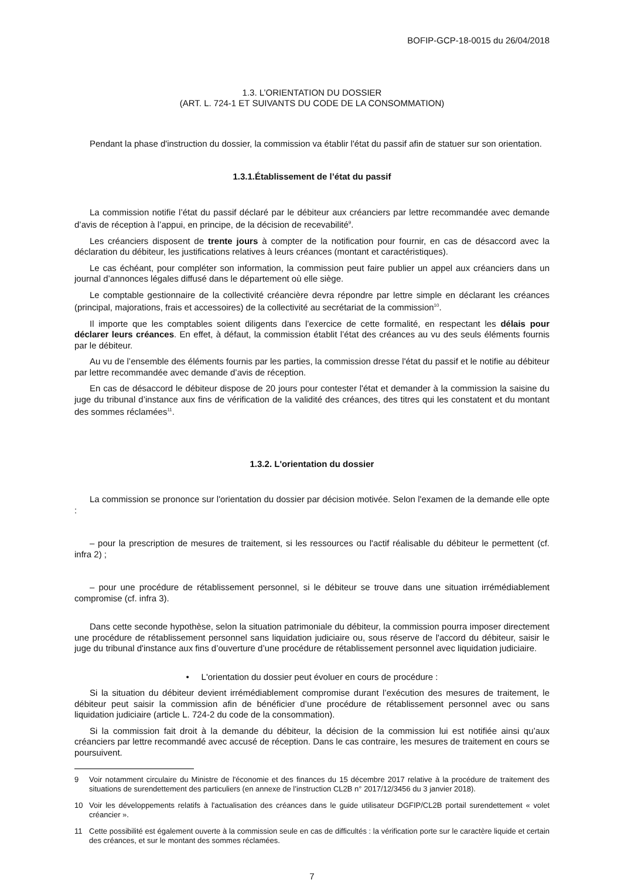BOFIP-GCP-18-0015 du 26/04/2018
1.3. L’ORIENTATION DU DOSSIER
(ART. L. 724-1 ET SUIVANTS DU CODE DE LA CONSOMMATION)
Pendant la phase d'instruction du dossier, la commission va établir l'état du passif afin de statuer sur son orientation.
1.3.1.Établissement de l’état du passif
La commission notifie l’état du passif déclaré par le débiteur aux créanciers par lettre recommandée avec demande d’avis de réception à l’appui, en principe, de la décision de recevabilité<sup>9</sup>.
Les créanciers disposent de trente jours à compter de la notification pour fournir, en cas de désaccord avec la déclaration du débiteur, les justifications relatives à leurs créances (montant et caractéristiques).
Le cas échéant, pour compléter son information, la commission peut faire publier un appel aux créanciers dans un journal d’annonces légales diffusé dans le département où elle siège.
Le comptable gestionnaire de la collectivité créancière devra répondre par lettre simple en déclarant les créances (principal, majorations, frais et accessoires) de la collectivité au secrétariat de la commission<sup>10</sup>.
Il importe que les comptables soient diligents dans l’exercice de cette formalité, en respectant les délais pour déclarer leurs créances. En effet, à défaut, la commission établit l’état des créances au vu des seuls éléments fournis par le débiteur.
Au vu de l’ensemble des éléments fournis par les parties, la commission dresse l'état du passif et le notifie au débiteur par lettre recommandée avec demande d’avis de réception.
En cas de désaccord le débiteur dispose de 20 jours pour contester l'état et demander à la commission la saisine du juge du tribunal d’instance aux fins de vérification de la validité des créances, des titres qui les constatent et du montant des sommes réclamées<sup>11</sup>.
1.3.2. L'orientation du dossier
La commission se prononce sur l'orientation du dossier par décision motivée. Selon l'examen de la demande elle opte :
– pour la prescription de mesures de traitement, si les ressources ou l'actif réalisable du débiteur le permettent (cf. infra 2) ;
– pour une procédure de rétablissement personnel, si le débiteur se trouve dans une situation irrémédiablement compromise (cf. infra 3).
Dans cette seconde hypothèse, selon la situation patrimoniale du débiteur, la commission pourra imposer directement une procédure de rétablissement personnel sans liquidation judiciaire ou, sous réserve de l'accord du débiteur, saisir le juge du tribunal d'instance aux fins d’ouverture d’une procédure de rétablissement personnel avec liquidation judiciaire.
• L'orientation du dossier peut évoluer en cours de procédure :
Si la situation du débiteur devient irrémédiablement compromise durant l’exécution des mesures de traitement, le débiteur peut saisir la commission afin de bénéficier d’une procédure de rétablissement personnel avec ou sans liquidation judiciaire (article L. 724-2 du code de la consommation).
Si la commission fait droit à la demande du débiteur, la décision de la commission lui est notifiée ainsi qu’aux créanciers par lettre recommandé avec accusé de réception. Dans le cas contraire, les mesures de traitement en cours se poursuivent.
9 Voir notamment circulaire du Ministre de l'économie et des finances du 15 décembre 2017 relative à la procédure de traitement des situations de surendettement des particuliers (en annexe de l’instruction CL2B n° 2017/12/3456 du 3 janvier 2018).
10 Voir les développements relatifs à l'actualisation des créances dans le guide utilisateur DGFIP/CL2B portail surendettement « volet créancier ».
11 Cette possibilité est également ouverte à la commission seule en cas de difficultés : la vérification porte sur le caractère liquide et certain des créances, et sur le montant des sommes réclamées.
7